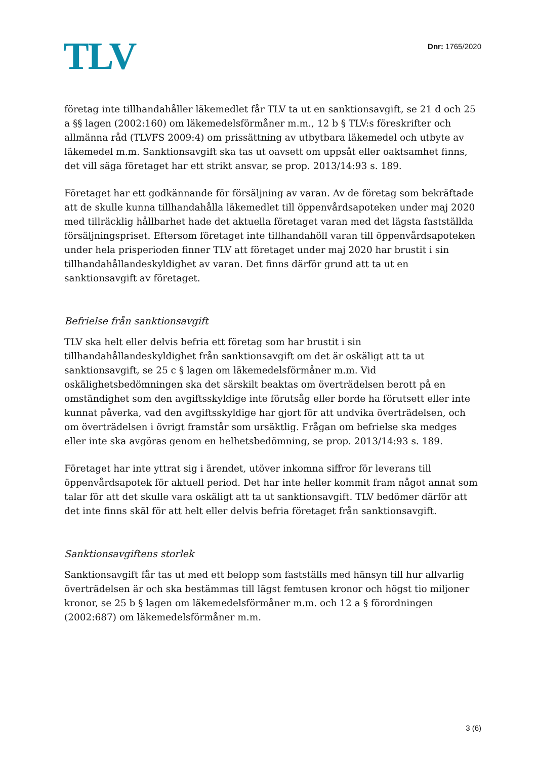TLV
Dnr: 1765/2020
företag inte tillhandahåller läkemedlet får TLV ta ut en sanktionsavgift, se 21 d och 25 a §§ lagen (2002:160) om läkemedelsförmåner m.m., 12 b § TLV:s föreskrifter och allmänna råd (TLVFS 2009:4) om prissättning av utbytbara läkemedel och utbyte av läkemedel m.m. Sanktionsavgift ska tas ut oavsett om uppsåt eller oaktsamhet finns, det vill säga företaget har ett strikt ansvar, se prop. 2013/14:93 s. 189.
Företaget har ett godkännande för försäljning av varan. Av de företag som bekräftade att de skulle kunna tillhandahålla läkemedlet till öppenvårdsapoteken under maj 2020 med tillräcklig hållbarhet hade det aktuella företaget varan med det lägsta fastställda försäljningspriset. Eftersom företaget inte tillhandahöll varan till öppenvårdsapoteken under hela prisperioden finner TLV att företaget under maj 2020 har brustit i sin tillhandahållandeskyldighet av varan. Det finns därför grund att ta ut en sanktionsavgift av företaget.
Befrielse från sanktionsavgift
TLV ska helt eller delvis befria ett företag som har brustit i sin tillhandahållandeskyldighet från sanktionsavgift om det är oskäligt att ta ut sanktionsavgift, se 25 c § lagen om läkemedelsförmåner m.m. Vid oskälighetsbedömningen ska det särskilt beaktas om överträdelsen berott på en omständighet som den avgiftsskyldige inte förutsåg eller borde ha förutsett eller inte kunnat påverka, vad den avgiftsskyldige har gjort för att undvika överträdelsen, och om överträdelsen i övrigt framstår som ursäktlig. Frågan om befrielse ska medges eller inte ska avgöras genom en helhetsbedömning, se prop. 2013/14:93 s. 189.
Företaget har inte yttrat sig i ärendet, utöver inkomna siffror för leverans till öppenvårdsapotek för aktuell period. Det har inte heller kommit fram något annat som talar för att det skulle vara oskäligt att ta ut sanktionsavgift. TLV bedömer därför att det inte finns skäl för att helt eller delvis befria företaget från sanktionsavgift.
Sanktionsavgiftens storlek
Sanktionsavgift får tas ut med ett belopp som fastställs med hänsyn till hur allvarlig överträdelsen är och ska bestämmas till lägst femtusen kronor och högst tio miljoner kronor, se 25 b § lagen om läkemedelsförmåner m.m. och 12 a § förordningen (2002:687) om läkemedelsförmåner m.m.
3 (6)